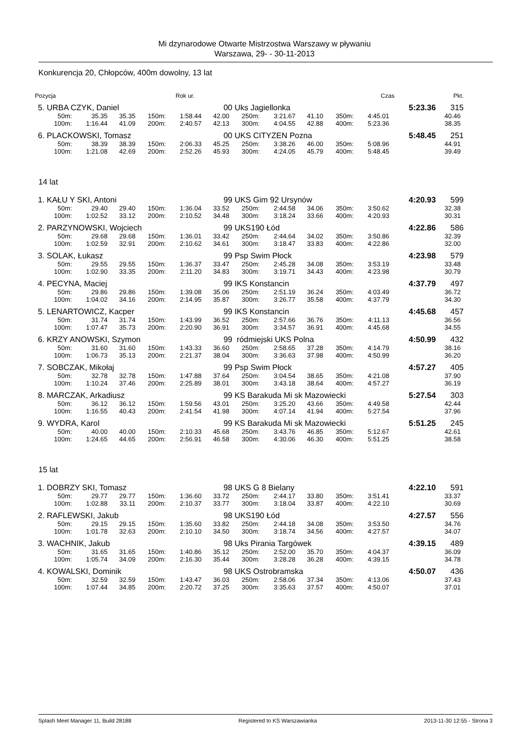Mi dzynarodowe Otwarte Mistrzostwa Warszawy w pływaniu
Warszawa, 29- - 30-11-2013
Konkurencja 20, Chłopców, 400m dowolny, 13 lat
| Pozycja | | Rok ur. | | Czas | Pkt. |
| 5. | URBA CZYK, Daniel | | | | | 00 | Uks Jagiellonka | | | | | | 5:23.36 | 315 |
| | 50m: | 35.35 | 35.35 | 150m: | 1:58.44 | 42.00 | 250m: | 3:21.67 | 41.10 | 350m: | 4:45.01 | | | 40.46 |
| | 100m: | 1:16.44 | 41.09 | 200m: | 2:40.57 | 42.13 | 300m: | 4:04.55 | 42.88 | 400m: | 5:23.36 | | | 38.35 |
| 6. | PLACKOWSKI, Tomasz | | | | | 00 | UKS CITYZEN Pozna | | | | | | 5:48.45 | 251 |
| | 50m: | 38.39 | 38.39 | 150m: | 2:06.33 | 45.25 | 250m: | 3:38.26 | 46.00 | 350m: | 5:08.96 | | | 44.91 |
| | 100m: | 1:21.08 | 42.69 | 200m: | 2:52.26 | 45.93 | 300m: | 4:24.05 | 45.79 | 400m: | 5:48.45 | | | 39.49 |
14 lat
| 1. | KAŁU Y SKI, Antoni | | | | | 99 | UKS Gim 92 Ursynów | | | | | | 4:20.93 | 599 |
| | 50m: | 29.40 | 29.40 | 150m: | 1:36.04 | 33.52 | 250m: | 2:44.58 | 34.06 | 350m: | 3:50.62 | | | 32.38 |
| | 100m: | 1:02.52 | 33.12 | 200m: | 2:10.52 | 34.48 | 300m: | 3:18.24 | 33.66 | 400m: | 4:20.93 | | | 30.31 |
| 2. | PARZYNOWSKI, Wojciech | | | | | 99 | UKS190 Łód | | | | | | 4:22.86 | 586 |
| | 50m: | 29.68 | 29.68 | 150m: | 1:36.01 | 33.42 | 250m: | 2:44.64 | 34.02 | 350m: | 3:50.86 | | | 32.39 |
| | 100m: | 1:02.59 | 32.91 | 200m: | 2:10.62 | 34.61 | 300m: | 3:18.47 | 33.83 | 400m: | 4:22.86 | | | 32.00 |
| 3. | SOLAK, Łukasz | | | | | 99 | Psp Swim Płock | | | | | | 4:23.98 | 579 |
| | 50m: | 29.55 | 29.55 | 150m: | 1:36.37 | 33.47 | 250m: | 2:45.28 | 34.08 | 350m: | 3:53.19 | | | 33.48 |
| | 100m: | 1:02.90 | 33.35 | 200m: | 2:11.20 | 34.83 | 300m: | 3:19.71 | 34.43 | 400m: | 4:23.98 | | | 30.79 |
| 4. | PECYNA, Maciej | | | | | 99 | IKS Konstancin | | | | | | 4:37.79 | 497 |
| | 50m: | 29.86 | 29.86 | 150m: | 1:39.08 | 35.06 | 250m: | 2:51.19 | 36.24 | 350m: | 4:03.49 | | | 36.72 |
| | 100m: | 1:04.02 | 34.16 | 200m: | 2:14.95 | 35.87 | 300m: | 3:26.77 | 35.58 | 400m: | 4:37.79 | | | 34.30 |
| 5. | LENARTOWICZ, Kacper | | | | | 99 | IKS Konstancin | | | | | | 4:45.68 | 457 |
| | 50m: | 31.74 | 31.74 | 150m: | 1:43.99 | 36.52 | 250m: | 2:57.66 | 36.76 | 350m: | 4:11.13 | | | 36.56 |
| | 100m: | 1:07.47 | 35.73 | 200m: | 2:20.90 | 36.91 | 300m: | 3:34.57 | 36.91 | 400m: | 4:45.68 | | | 34.55 |
| 6. | KRZY ANOWSKI, Szymon | | | | | 99 | ródmiejski UKS Polna | | | | | | 4:50.99 | 432 |
| | 50m: | 31.60 | 31.60 | 150m: | 1:43.33 | 36.60 | 250m: | 2:58.65 | 37.28 | 350m: | 4:14.79 | | | 38.16 |
| | 100m: | 1:06.73 | 35.13 | 200m: | 2:21.37 | 38.04 | 300m: | 3:36.63 | 37.98 | 400m: | 4:50.99 | | | 36.20 |
| 7. | SOBCZAK, Mikołaj | | | | | 99 | Psp Swim Płock | | | | | | 4:57.27 | 405 |
| | 50m: | 32.78 | 32.78 | 150m: | 1:47.88 | 37.64 | 250m: | 3:04.54 | 38.65 | 350m: | 4:21.08 | | | 37.90 |
| | 100m: | 1:10.24 | 37.46 | 200m: | 2:25.89 | 38.01 | 300m: | 3:43.18 | 38.64 | 400m: | 4:57.27 | | | 36.19 |
| 8. | MARCZAK, Arkadiusz | | | | | 99 | KS Barakuda Mi sk Mazowiecki | | | | | | 5:27.54 | 303 |
| | 50m: | 36.12 | 36.12 | 150m: | 1:59.56 | 43.01 | 250m: | 3:25.20 | 43.66 | 350m: | 4:49.58 | | | 42.44 |
| | 100m: | 1:16.55 | 40.43 | 200m: | 2:41.54 | 41.98 | 300m: | 4:07.14 | 41.94 | 400m: | 5:27.54 | | | 37.96 |
| 9. | WYDRA, Karol | | | | | 99 | KS Barakuda Mi sk Mazowiecki | | | | | | 5:51.25 | 245 |
| | 50m: | 40.00 | 40.00 | 150m: | 2:10.33 | 45.68 | 250m: | 3:43.76 | 46.85 | 350m: | 5:12.67 | | | 42.61 |
| | 100m: | 1:24.65 | 44.65 | 200m: | 2:56.91 | 46.58 | 300m: | 4:30.06 | 46.30 | 400m: | 5:51.25 | | | 38.58 |
15 lat
| 1. | DOBRZY SKI, Tomasz | | | | | 98 | UKS G 8 Bielany | | | | | | 4:22.10 | 591 |
| | 50m: | 29.77 | 29.77 | 150m: | 1:36.60 | 33.72 | 250m: | 2:44.17 | 33.80 | 350m: | 3:51.41 | | | 33.37 |
| | 100m: | 1:02.88 | 33.11 | 200m: | 2:10.37 | 33.77 | 300m: | 3:18.04 | 33.87 | 400m: | 4:22.10 | | | 30.69 |
| 2. | RAFLEWSKI, Jakub | | | | | 98 | UKS190 Łód | | | | | | 4:27.57 | 556 |
| | 50m: | 29.15 | 29.15 | 150m: | 1:35.60 | 33.82 | 250m: | 2:44.18 | 34.08 | 350m: | 3:53.50 | | | 34.76 |
| | 100m: | 1:01.78 | 32.63 | 200m: | 2:10.10 | 34.50 | 300m: | 3:18.74 | 34.56 | 400m: | 4:27.57 | | | 34.07 |
| 3. | WACHNIK, Jakub | | | | | 98 | Uks Pirania Targówek | | | | | | 4:39.15 | 489 |
| | 50m: | 31.65 | 31.65 | 150m: | 1:40.86 | 35.12 | 250m: | 2:52.00 | 35.70 | 350m: | 4:04.37 | | | 36.09 |
| | 100m: | 1:05.74 | 34.09 | 200m: | 2:16.30 | 35.44 | 300m: | 3:28.28 | 36.28 | 400m: | 4:39.15 | | | 34.78 |
| 4. | KOWALSKI, Dominik | | | | | 98 | UKS Ostrobramska | | | | | | 4:50.07 | 436 |
| | 50m: | 32.59 | 32.59 | 150m: | 1:43.47 | 36.03 | 250m: | 2:58.06 | 37.34 | 350m: | 4:13.06 | | | 37.43 |
| | 100m: | 1:07.44 | 34.85 | 200m: | 2:20.72 | 37.25 | 300m: | 3:35.63 | 37.57 | 400m: | 4:50.07 | | | 37.01 |
Splash Meet Manager 11, Build 28188 Registered to KS Warszawianka 2013-11-30 12:55 - Strona 3